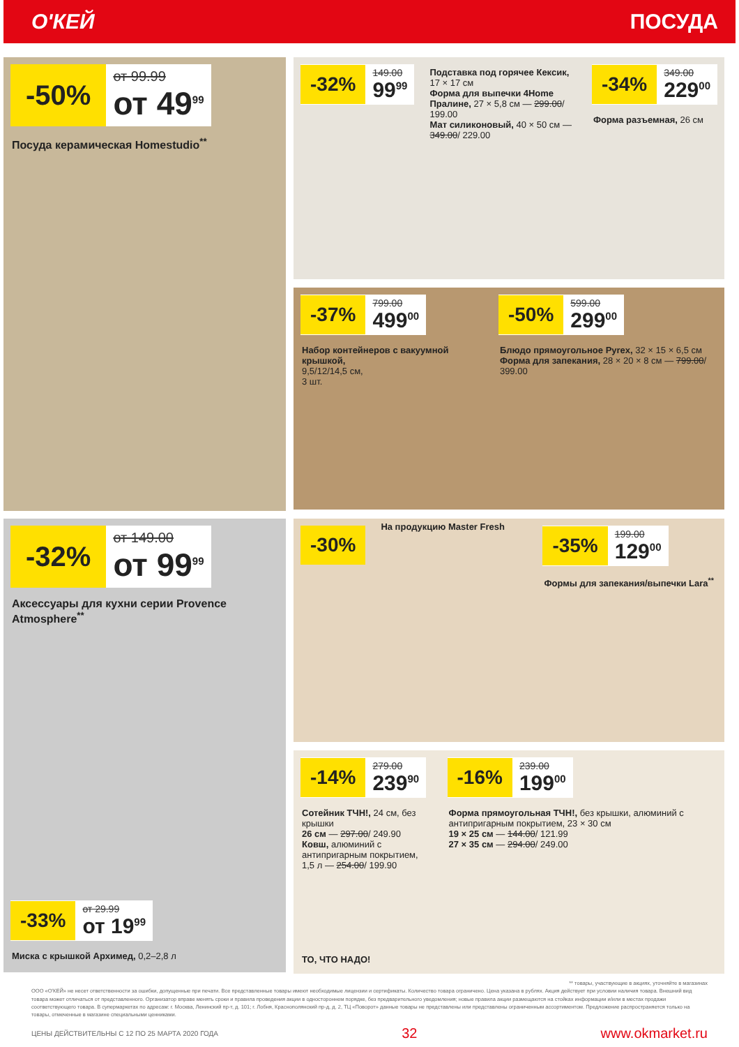О'КЕЙ ПОСУДА
-50%
от 99.99
от 49<sup>99</sup>
Посуда керамическая Homestudio<sup>**</sup>
-32%
149.00
99<sup>99</sup>
Подставка под горячее Кексик, 17 × 17 см
Форма для выпечки 4Home Пралине, 27 × 5,8 см — 299.00/ 199.00
Мат силиконовый, 40 × 50 см — 349.00/ 229.00
-34%
349.00
229<sup>00</sup>
Форма разъемная, 26 см
-37%
799.00
499<sup>00</sup>
Набор контейнеров с вакуумной крышкой,
9,5/12/14,5 см,
3 шт.
-50%
599.00
299<sup>00</sup>
Блюдо прямоугольное Pyrex, 32 × 15 × 6,5 см
Форма для запекания, 28 × 20 × 8 см — 799.00/ 399.00
-32%
от 149.00
от 99<sup>99</sup>
Аксессуары для кухни серии Provence Atmosphere<sup>**</sup>
-33%
от 29.99
от 19<sup>99</sup>
Миска с крышкой Архимед, 0,2–2,8 л
-30%
На продукцию Master Fresh
-35%
199.00
129<sup>00</sup>
Формы для запекания/выпечки Lara<sup>**</sup>
-14%
279.00
239<sup>90</sup>
Сотейник ТЧН!, 24 см, без крышки
26 см — 297.00/ 249.90
Ковш, алюминий с антипригарным покрытием, 1,5 л — 254.00/ 199.90
ТО, ЧТО НАДО!
-16%
239.00
199<sup>00</sup>
Форма прямоугольная ТЧН!, без крышки, алюминий с антипригарным покрытием, 23 × 30 см
19 × 25 см — 144.00/ 121.99
27 × 35 см — 294.00/ 249.00
** товары, участвующие в акциях, уточняйте в магазинах
ООО «О'КЕЙ» не несет ответственности за ошибки, допущенные при печати. Все представленные товары имеют необходимые лицензии и сертификаты. Количество товара ограничено. Цена указана в рублях. Акция действует при условии наличия товара. Внешний вид товара может отличаться от представленного. Организатор вправе менять сроки и правила проведения акции в одностороннем порядке, без предварительного уведомления; новые правила акции размещаются на стойках информации и/или в местах продажи соответствующего товара. В супермаркетах по адресам: г. Москва, Ленинский пр-т, д. 101; г. Лобня, Краснополянский пр-д, д. 2, ТЦ «Поворот» данные товары не представлены или представлены ограниченным ассортиментом. Предложение распространяется только на товары, отмеченные в магазине специальными ценниками.
ЦЕНЫ ДЕЙСТВИТЕЛЬНЫ С 12 ПО 25 МАРТА 2020 ГОДА 32 www.okmarket.ru